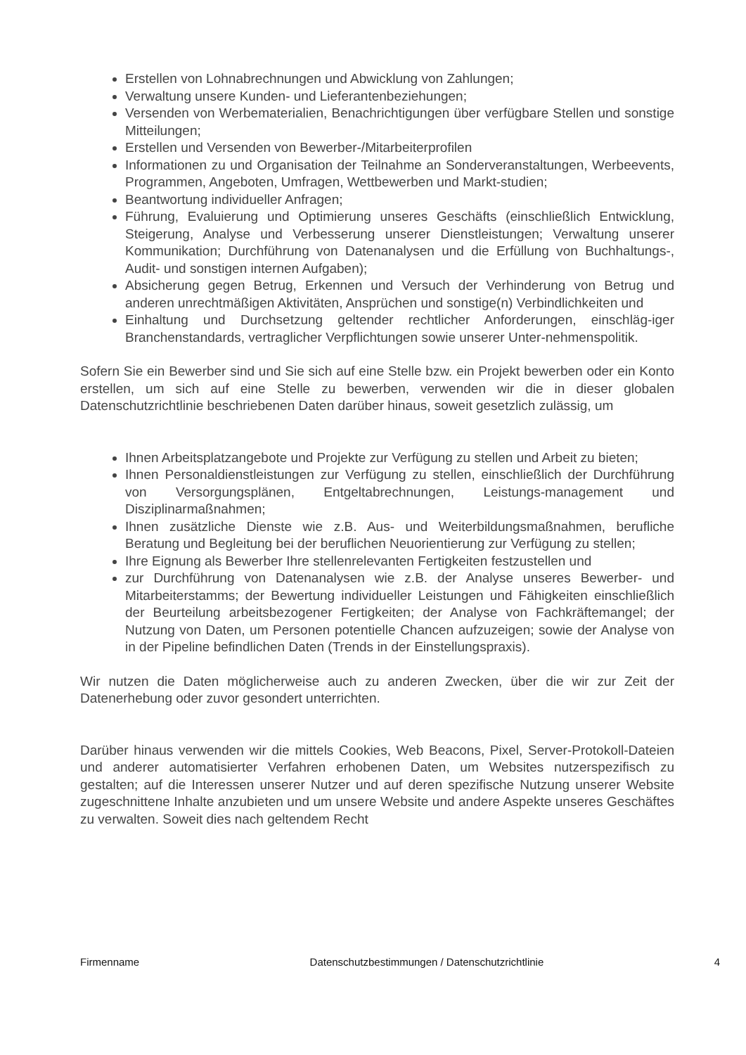Erstellen von Lohnabrechnungen und Abwicklung von Zahlungen;
Verwaltung unsere Kunden- und Lieferantenbeziehungen;
Versenden von Werbematerialien, Benachrichtigungen über verfügbare Stellen und sonstige Mitteilungen;
Erstellen und Versenden von Bewerber-/Mitarbeiterprofilen
Informationen zu und Organisation der Teilnahme an Sonderveranstaltungen, Werbeevents, Programmen, Angeboten, Umfragen, Wettbewerben und Markt-studien;
Beantwortung individueller Anfragen;
Führung, Evaluierung und Optimierung unseres Geschäfts (einschließlich Entwicklung, Steigerung, Analyse und Verbesserung unserer Dienstleistungen; Verwaltung unserer Kommunikation; Durchführung von Datenanalysen und die Erfüllung von Buchhaltungs-, Audit- und sonstigen internen Aufgaben);
Absicherung gegen Betrug, Erkennen und Versuch der Verhinderung von Betrug und anderen unrechtmäßigen Aktivitäten, Ansprüchen und sonstige(n) Verbindlichkeiten und
Einhaltung und Durchsetzung geltender rechtlicher Anforderungen, einschläg-iger Branchenstandards, vertraglicher Verpflichtungen sowie unserer Unter-nehmenspolitik.
Sofern Sie ein Bewerber sind und Sie sich auf eine Stelle bzw. ein Projekt bewerben oder ein Konto erstellen, um sich auf eine Stelle zu bewerben, verwenden wir die in dieser globalen Datenschutzrichtlinie beschriebenen Daten darüber hinaus, soweit gesetzlich zulässig, um
Ihnen Arbeitsplatzangebote und Projekte zur Verfügung zu stellen und Arbeit zu bieten;
Ihnen Personaldienstleistungen zur Verfügung zu stellen, einschließlich der Durchführung von Versorgungsplänen, Entgeltabrechnungen, Leistungs-management und Disziplinarmaßnahmen;
Ihnen zusätzliche Dienste wie z.B. Aus- und Weiterbildungsmaßnahmen, berufliche Beratung und Begleitung bei der beruflichen Neuorientierung zur Verfügung zu stellen;
Ihre Eignung als Bewerber Ihre stellenrelevanten Fertigkeiten festzustellen und
zur Durchführung von Datenanalysen wie z.B. der Analyse unseres Bewerber- und Mitarbeiterstamms; der Bewertung individueller Leistungen und Fähigkeiten einschließlich der Beurteilung arbeitsbezogener Fertigkeiten; der Analyse von Fachkräftemangel; der Nutzung von Daten, um Personen potentielle Chancen aufzuzeigen; sowie der Analyse von in der Pipeline befindlichen Daten (Trends in der Einstellungspraxis).
Wir nutzen die Daten möglicherweise auch zu anderen Zwecken, über die wir zur Zeit der Datenerhebung oder zuvor gesondert unterrichten.
Darüber hinaus verwenden wir die mittels Cookies, Web Beacons, Pixel, Server-Protokoll-Dateien und anderer automatisierter Verfahren erhobenen Daten, um Websites nutzerspezifisch zu gestalten; auf die Interessen unserer Nutzer und auf deren spezifische Nutzung unserer Website zugeschnittene Inhalte anzubieten und um unsere Website und andere Aspekte unseres Geschäftes zu verwalten. Soweit dies nach geltendem Recht
Firmenname Datenschutzbestimmungen / Datenschutzrichtlinie 4